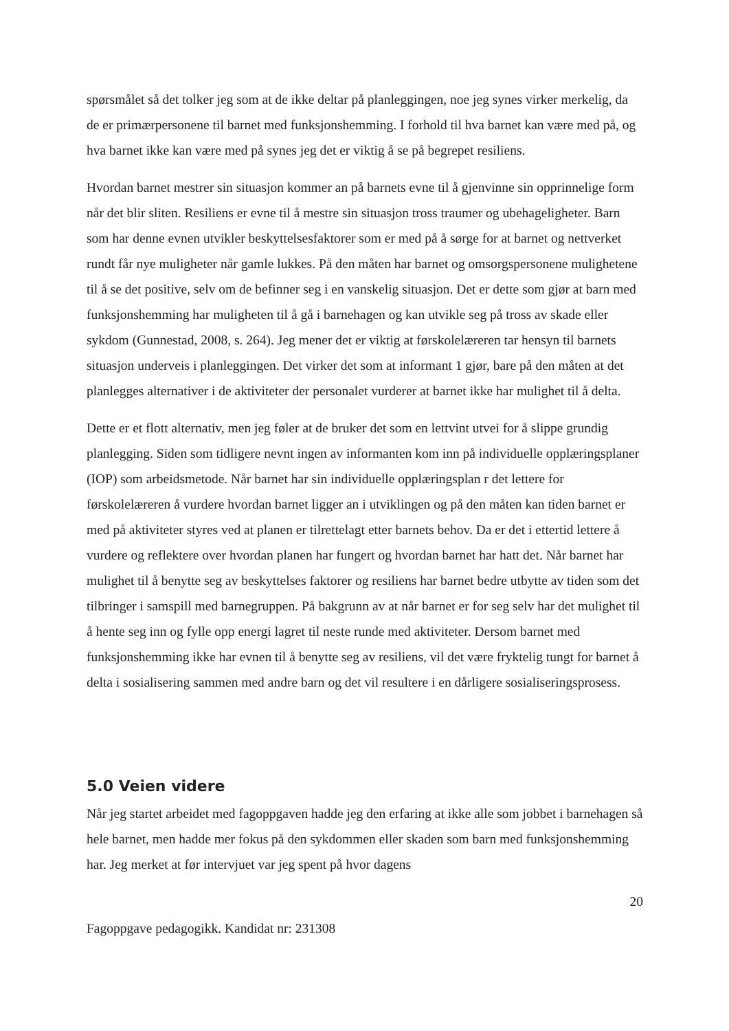spørsmålet så det tolker jeg som at de ikke deltar på planleggingen, noe jeg synes virker merkelig, da de er primærpersonene til barnet med funksjonshemming. I forhold til hva barnet kan være med på, og hva barnet ikke kan være med på synes jeg det er viktig å se på begrepet resiliens.
Hvordan barnet mestrer sin situasjon kommer an på barnets evne til å gjenvinne sin opprinnelige form når det blir sliten. Resiliens er evne til å mestre sin situasjon tross traumer og ubehageligheter. Barn som har denne evnen utvikler beskyttelsesfaktorer som er med på å sørge for at barnet og nettverket rundt får nye muligheter når gamle lukkes. På den måten har barnet og omsorgspersonene mulighetene til å se det positive, selv om de befinner seg i en vanskelig situasjon. Det er dette som gjør at barn med funksjonshemming har muligheten til å gå i barnehagen og kan utvikle seg på tross av skade eller sykdom (Gunnestad, 2008, s. 264). Jeg mener det er viktig at førskolelæreren tar hensyn til barnets situasjon underveis i planleggingen. Det virker det som at informant 1 gjør, bare på den måten at det planlegges alternativer i de aktiviteter der personalet vurderer at barnet ikke har mulighet til å delta.
Dette er et flott alternativ, men jeg føler at de bruker det som en lettvint utvei for å slippe grundig planlegging. Siden som tidligere nevnt ingen av informanten kom inn på individuelle opplæringsplaner (IOP) som arbeidsmetode. Når barnet har sin individuelle opplæringsplan r det lettere for førskolelæreren å vurdere hvordan barnet ligger an i utviklingen og på den måten kan tiden barnet er med på aktiviteter styres ved at planen er tilrettelagt etter barnets behov. Da er det i ettertid lettere å vurdere og reflektere over hvordan planen har fungert og hvordan barnet har hatt det. Når barnet har mulighet til å benytte seg av beskyttelses faktorer og resiliens har barnet bedre utbytte av tiden som det tilbringer i samspill med barnegruppen. På bakgrunn av at når barnet er for seg selv har det mulighet til å hente seg inn og fylle opp energi lagret til neste runde med aktiviteter. Dersom barnet med funksjonshemming ikke har evnen til å benytte seg av resiliens, vil det være fryktelig tungt for barnet å delta i sosialisering sammen med andre barn og det vil resultere i en dårligere sosialiseringsprosess.
5.0 Veien videre
Når jeg startet arbeidet med fagoppgaven hadde jeg den erfaring at ikke alle som jobbet i barnehagen så hele barnet, men hadde mer fokus på den sykdommen eller skaden som barn med funksjonshemming har. Jeg merket at før intervjuet var jeg spent på hvor dagens
20
Fagoppgave pedagogikk. Kandidat nr: 231308